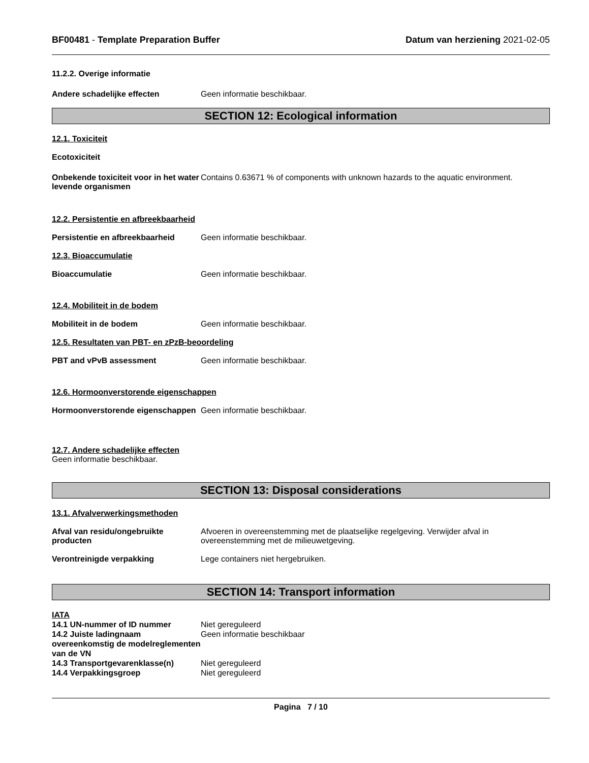BF00481 - Template Preparation Buffer Datum van herziening 2021-02-05
11.2.2. Overige informatie
Andere schadelijke effecten Geen informatie beschikbaar.
SECTION 12: Ecological information
12.1. Toxiciteit
Ecotoxiciteit
Onbekende toxiciteit voor in het water levende organismen
Contains 0.63671 % of components with unknown hazards to the aquatic environment.
12.2. Persistentie en afbreekbaarheid
Persistentie en afbreekbaarheid
Geen informatie beschikbaar.
12.3. Bioaccumulatie
Bioaccumulatie Geen informatie beschikbaar.
12.4. Mobiliteit in de bodem
Mobiliteit in de bodem Geen informatie beschikbaar.
12.5. Resultaten van PBT- en zPzB-beoordeling
PBT and vPvB assessment Geen informatie beschikbaar.
12.6. Hormoonverstorende eigenschappen
Hormoonverstorende eigenschappen
Geen informatie beschikbaar.
12.7. Andere schadelijke effecten
Geen informatie beschikbaar.
SECTION 13: Disposal considerations
13.1. Afvalverwerkingsmethoden
Afval van residu/ongebruikte producten
Afvoeren in overeenstemming met de plaatselijke regelgeving. Verwijder afval in overeenstemming met de milieuwetgeving.
Verontreinigde verpakking Lege containers niet hergebruiken.
SECTION 14: Transport information
IATA
14.1 UN-nummer of ID nummer Niet gereguleerd
14.2 Juiste ladingnaam overeenkomstig de modelreglementen van de VN
Geen informatie beschikbaar
14.3 Transportgevarenklasse(n) Niet gereguleerd
14.4 Verpakkingsgroep Niet gereguleerd
Pagina 7 / 10